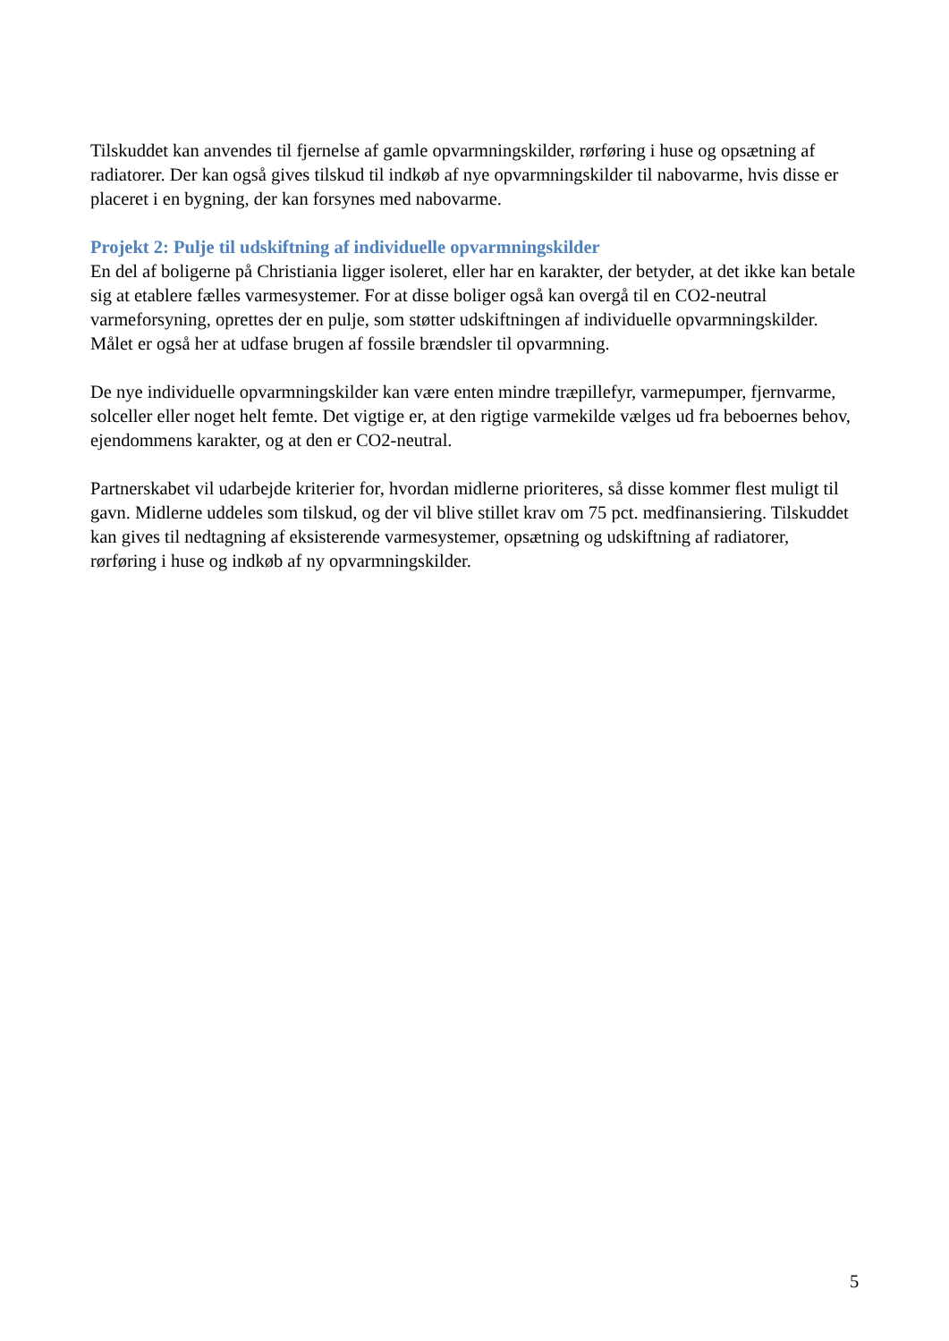Tilskuddet kan anvendes til fjernelse af gamle opvarmningskilder, rørføring i huse og opsætning af radiatorer. Der kan også gives tilskud til indkøb af nye opvarmningskilder til nabovarme, hvis disse er placeret i en bygning, der kan forsynes med nabovarme.
Projekt 2: Pulje til udskiftning af individuelle opvarmningskilder
En del af boligerne på Christiania ligger isoleret, eller har en karakter, der betyder, at det ikke kan betale sig at etablere fælles varmesystemer. For at disse boliger også kan overgå til en CO2-neutral varmeforsyning, oprettes der en pulje, som støtter udskiftningen af individuelle opvarmningskilder. Målet er også her at udfase brugen af fossile brændsler til opvarmning.
De nye individuelle opvarmningskilder kan være enten mindre træpillefyr, varmepumper, fjernvarme, solceller eller noget helt femte. Det vigtige er, at den rigtige varmekilde vælges ud fra beboernes behov, ejendommens karakter, og at den er CO2-neutral.
Partnerskabet vil udarbejde kriterier for, hvordan midlerne prioriteres, så disse kommer flest muligt til gavn. Midlerne uddeles som tilskud, og der vil blive stillet krav om 75 pct. medfinansiering. Tilskuddet kan gives til nedtagning af eksisterende varmesystemer, opsætning og udskiftning af radiatorer, rørføring i huse og indkøb af ny opvarmningskilder.
5